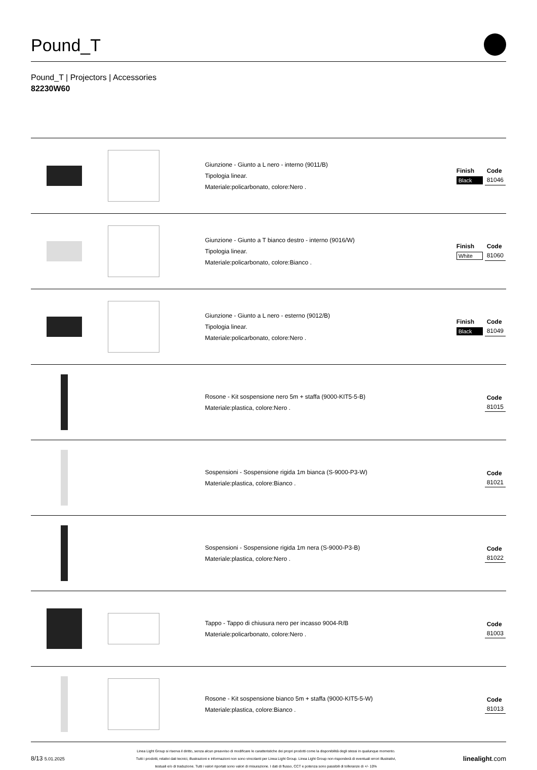Pound_T
Pound_T | Projectors | Accessories
82230W60
| | | Giunzione - Giunto a L nero - interno (9011/B) Tipologia linear. Materiale:policarbonato, colore:Nero . | / Finish / Code / / --- / --- / / Black / 81046 / |
| | | Giunzione - Giunto a T bianco destro - interno (9016/W) Tipologia linear. Materiale:policarbonato, colore:Bianco . | / Finish / Code / / --- / --- / / White / 81060 / |
| | | Giunzione - Giunto a L nero - esterno (9012/B) Tipologia linear. Materiale:policarbonato, colore:Nero . | / Finish / Code / / --- / --- / / Black / 81049 / |
| | | Rosone - Kit sospensione nero 5m + staffa (9000-KIT5-5-B) Materiale:plastica, colore:Nero . | / Code / / --- / / 81015 / |
| | | Sospensioni - Sospensione rigida 1m bianca (S-9000-P3-W) Materiale:plastica, colore:Bianco . | / Code / / --- / / 81021 / |
| | | Sospensioni - Sospensione rigida 1m nera (S-9000-P3-B) Materiale:plastica, colore:Nero . | / Code / / --- / / 81022 / |
| | | Tappo - Tappo di chiusura nero per incasso 9004-R/B Materiale:policarbonato, colore:Nero . | / Code / / --- / / 81003 / |
| | | Rosone - Kit sospensione bianco 5m + staffa (9000-KIT5-5-W) Materiale:plastica, colore:Bianco . | / Code / / --- / / 81013 / |
8/13 5.01.2025
Linea Light Group si riserva il diritto, senza alcun preavviso di modificare le caratteristiche dei propri prodotti come la disponibilità degli stessi in qualunque momento.
Tutti i prodotti, relativi dati tecnici, illustrazioni e informazioni non sono vincolanti per Linea Light Group. Linea Light Group non risponderà di eventuali errori illustrativi,
testuali e/o di traduzione. Tutti i valori riportati sono valori di misurazione. I dati di flusso, CCT e potenza sono passibili di tolleranze di +/- 10%
linealight.com